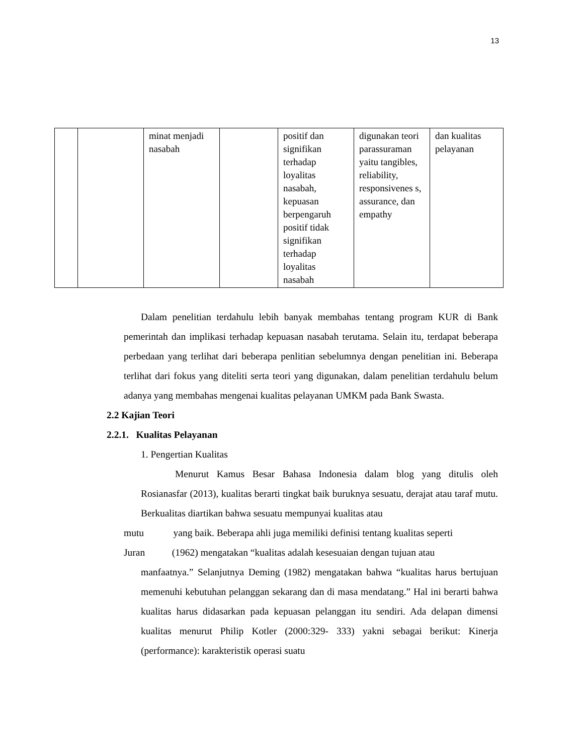13
| | | minat menjadi nasabah | | positif dan signifikan terhadap loyalitas nasabah, kepuasan berpengaruh positif tidak signifikan terhadap loyalitas nasabah | digunakan teori parassuraman yaitu tangibles, reliability, responsivenes s, assurance, dan empathy | dan kualitas pelayanan |
Dalam penelitian terdahulu lebih banyak membahas tentang program KUR di Bank pemerintah dan implikasi terhadap kepuasan nasabah terutama. Selain itu, terdapat beberapa perbedaan yang terlihat dari beberapa penlitian sebelumnya dengan penelitian ini. Beberapa terlihat dari fokus yang diteliti serta teori yang digunakan, dalam penelitian terdahulu belum adanya yang membahas mengenai kualitas pelayanan UMKM pada Bank Swasta.
2.2 Kajian Teori
2.2.1. Kualitas Pelayanan
1. Pengertian Kualitas
Menurut Kamus Besar Bahasa Indonesia dalam blog yang ditulis oleh Rosianasfar (2013), kualitas berarti tingkat baik buruknya sesuatu, derajat atau taraf mutu. Berkualitas diartikan bahwa sesuatu mempunyai kualitas atau
mutu yang baik. Beberapa ahli juga memiliki definisi tentang kualitas seperti
Juran (1962) mengatakan “kualitas adalah kesesuaian dengan tujuan atau
manfaatnya.” Selanjutnya Deming (1982) mengatakan bahwa “kualitas harus bertujuan memenuhi kebutuhan pelanggan sekarang dan di masa mendatang.” Hal ini berarti bahwa kualitas harus didasarkan pada kepuasan pelanggan itu sendiri. Ada delapan dimensi kualitas menurut Philip Kotler (2000:329- 333) yakni sebagai berikut: Kinerja (performance): karakteristik operasi suatu